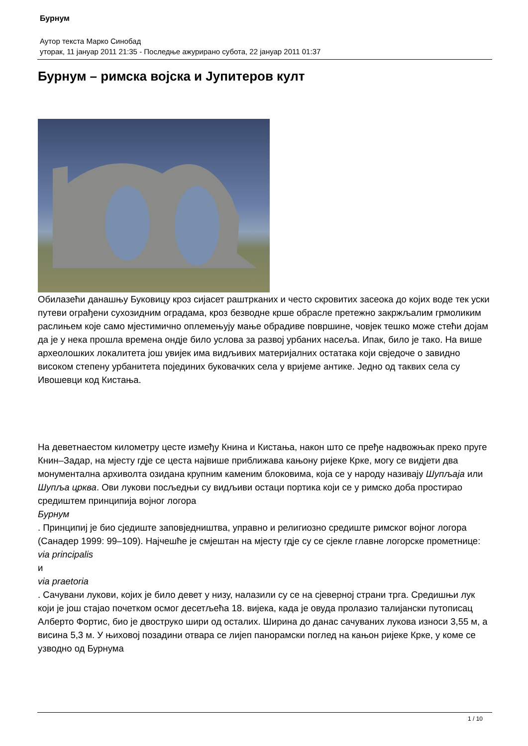Бурнум
Аутор текста Марко Синобад
уторак, 11 јануар 2011 21:35 - Последње ажурирано субота, 22 јануар 2011 01:37
Бурнум – римска војска и Јупитеров култ
Обилазећи данашњу Буковицу кроз сијасет раштрканих и често скровитих засеока до којих воде тек уски путеви ограђени сухозидним оградама, кроз безводне крше обрасле претежно закржљалим грмоликим раслињем које само мјестимично оплемењују мање обрадиве површине, човјек тешко може стећи дојам да је у нека прошла времена ондје било услова за развој урбаних насеља. Ипак, било је тако. На више археолошких локалитета још увијек има видљивих материјалних остатака који свједоче о завидно високом степену урбанитета појединих буковачких села у вријеме антике. Једно од таквих села су Ивошевци код Кистања.
На деветнаестом километру цесте између Книна и Кистања, након што се пређе надвожњак преко пруге Книн–Задар, на мјесту гдје се цеста највише приближава кањону ријеке Крке, могу се видјети два монументална архиволта озидана крупним каменим блоковима, која се у народу називају Шупљаја или Шупља црква. Ови лукови посљедњи су видљиви остаци портика који се у римско доба простирао средиштем принципија војног логора
Бурнум
. Принципиј је био сједиште заповједништва, управно и религиозно средиште римског војног логора (Санадер 1999: 99–109). Најчешће је смјештан на мјесту гдје су се сјекле главне логорске прометнице:
via principalis
и
via praetoria
. Сачувани лукови, којих је било девет у низу, налазили су се на сјеверној страни трга. Средишњи лук који је још стајао почетком осмог десетљећа 18. вијека, када је овуда пролазио талијански путописац Алберто Фортис, био је двоструко шири од осталих. Ширина до данас сачуваних лукова износи 3,55 м, а висина 5,3 м. У њиховој позадини отвара се лијеп панорамски поглед на кањон ријеке Крке, у коме се узводно од Бурнума
1 / 10